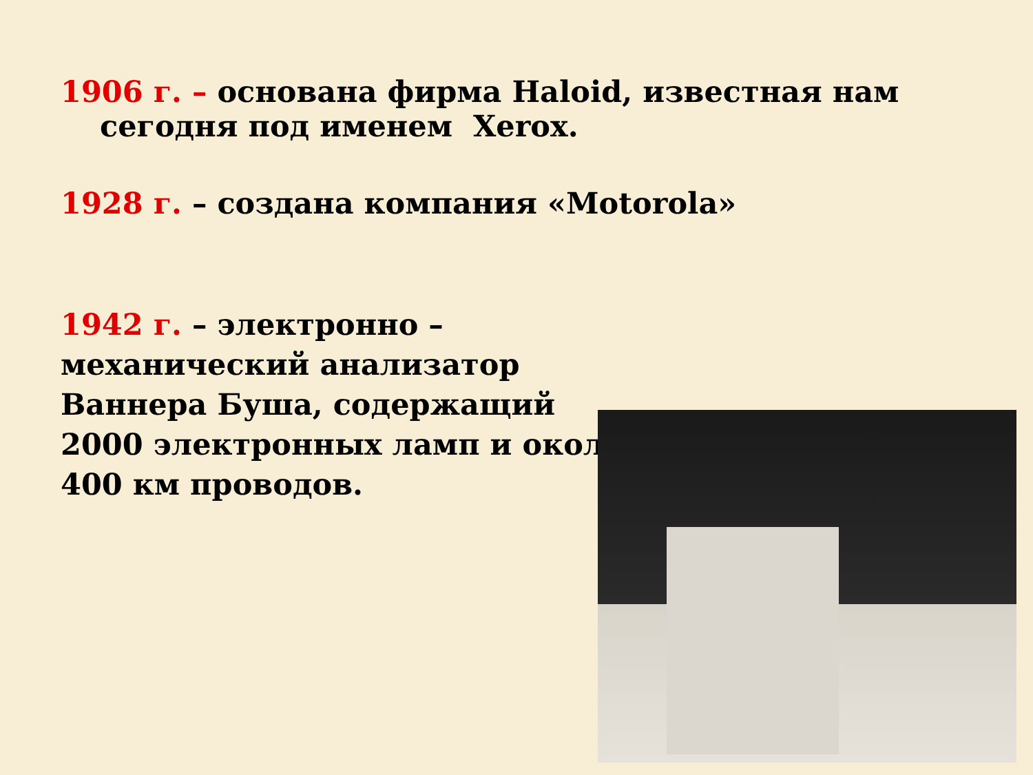1906 г. – основана фирма Haloid, известная нам
сегодня под именем Xerox.
1928 г. – создана компания «Motorola»
1942 г. – электронно – механический анализатор Ваннера Буша, содержащий 2000 электронных ламп и около 400 км проводов.